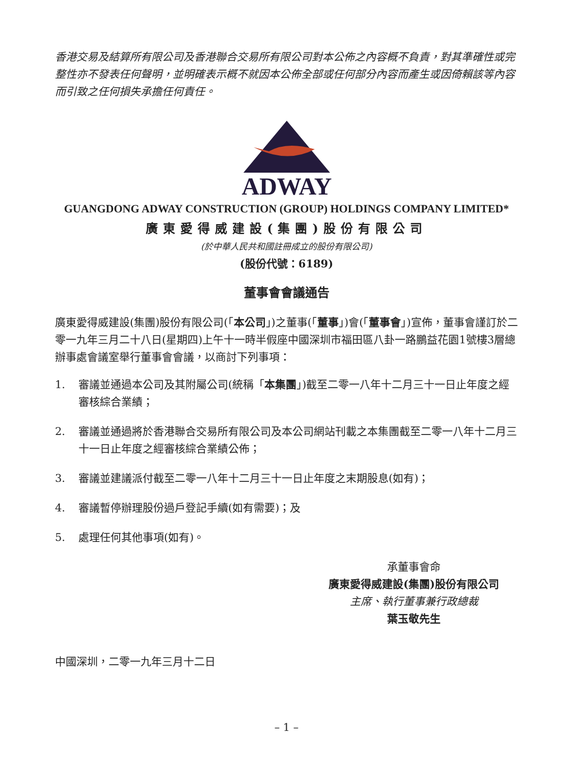香港交易及結算所有限公司及香港聯合交易所有限公司對本公佈之內容概不負責，對其準確性或完整性亦不發表任何聲明，並明確表示概不就因本公佈全部或任何部分內容而產生或因倚賴該等內容而引致之任何損失承擔任何責任。
ADWAY
GUANGDONG ADWAY CONSTRUCTION (GROUP) HOLDINGS COMPANY LIMITED*
廣東愛得威建設(集團)股份有限公司
(於中華人民共和國註冊成立的股份有限公司)
(股份代號：6189)
董事會會議通告
廣東愛得威建設(集團)股份有限公司(「本公司」)之董事(「董事」)會(「董事會」)宣佈，董事會謹訂於二零一九年三月二十八日(星期四)上午十一時半假座中國深圳市福田區八卦一路鵬益花園1號樓3層總辦事處會議室舉行董事會會議，以商討下列事項：
1. 審議並通過本公司及其附屬公司(統稱「本集團」)截至二零一八年十二月三十一日止年度之經審核綜合業績；
2. 審議並通過將於香港聯合交易所有限公司及本公司網站刊載之本集團截至二零一八年十二月三十一日止年度之經審核綜合業績公佈；
3. 審議並建議派付截至二零一八年十二月三十一日止年度之末期股息(如有)；
4. 審議暫停辦理股份過戶登記手續(如有需要)；及
5. 處理任何其他事項(如有)。
承董事會命
廣東愛得威建設(集團)股份有限公司
主席、執行董事兼行政總裁
葉玉敬先生
中國深圳，二零一九年三月十二日
– 1 –